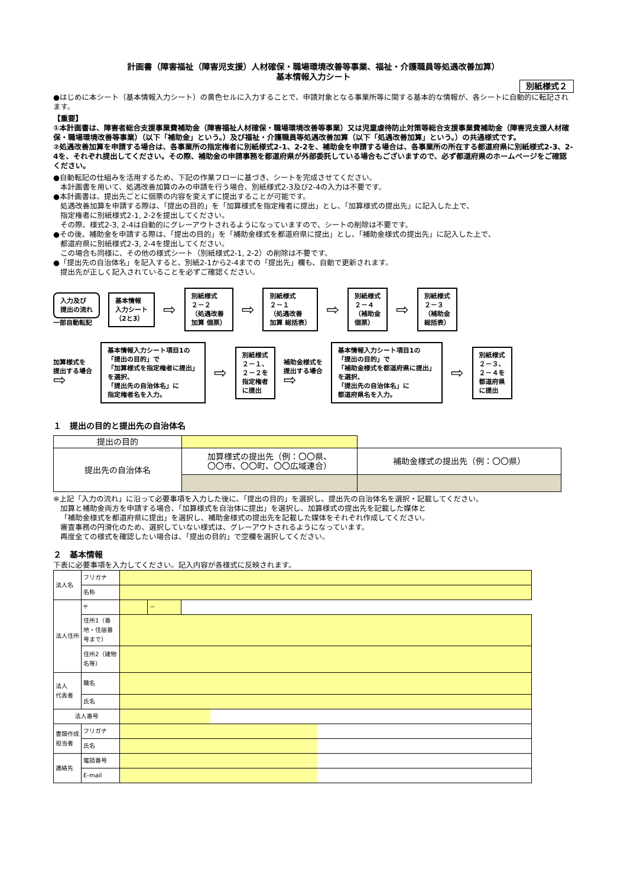計画書（障害福祉（障害児支援）人材確保・職場環境改善等事業、福祉・介護職員等処遇改善加算）
基本情報入力シート
別紙様式２
●はじめに本シート（基本情報入力シート）の黄色セルに入力することで、申請対象となる事業所等に関する基本的な情報が、各シートに自動的に転記されます。
【重要】
①本計画書は、障害者総合支援事業費補助金（障害福祉人材確保・職場環境改善等事業）又は児童虐待防止対策等総合支援事業費補助金（障害児支援人材確保・職場環境改善等事業）（以下「補助金」という。）及び福祉・介護職員等処遇改善加算（以下「処遇改善加算」という。）の共通様式です。
②処遇改善加算を申請する場合は、各事業所の指定権者に別紙様式2-1、2-2を、補助金を申請する場合は、各事業所の所在する都道府県に別紙様式2-3、2-4を、それぞれ提出してください。その際、補助金の申請事務を都道府県が外部委託している場合もございますので、必ず都道府県のホームページをご確認ください。
●自動転記の仕組みを活用するため、下記の作業フローに基づき、シートを完成させてください。
本計画書を用いて、処遇改善加算のみの申請を行う場合、別紙様式2-3及び2-4の入力は不要です。
●本計画書は、提出先ごとに個票の内容を変えずに提出することが可能です。
処遇改善加算を申請する際は、「提出の目的」を「加算様式を指定権者に提出」とし、「加算様式の提出先」に記入した上で、
指定権者に別紙様式2-1, 2-2を提出してください。
その際、様式2-3, 2-4は自動的にグレーアウトされるようになっていますので、シートの削除は不要です。
●その後、補助金を申請する際は、「提出の目的」を「補助金様式を都道府県に提出」とし、「補助金様式の提出先」に記入した上で、
都道府県に別紙様式2-3, 2-4を提出してください。
この場合も同様に、その他の様式シート（別紙様式2-1, 2-2）の削除は不要です。
●「提出先の自治体名」を記入すると、別紙2-1から2-4までの「提出先」欄も、自動で更新されます。
提出先が正しく記入されていることを必ずご確認ください。
入力及び
提出の流れ
一部自動転記
基本情報
入力シート
（2と3）
⇨
別紙様式
２－２
（処遇改善
加算 個票）
⇨
別紙様式
２－１
（処遇改善
加算 総括表）
⇨
別紙様式
２－４
（補助金
個票）
⇨
別紙様式
２－３
（補助金
総括表）
加算様式を
提出する場合
⇨
基本情報入力シート項目1の
「提出の目的」で
「加算様式を指定権者に提出」
を選択、
「提出先の自治体名」に
指定権者名を入力。
⇨
別紙様式
２－１、
２－２を
指定権者
に提出
補助金様式を
提出する場合
⇨
基本情報入力シート項目1の
「提出の目的」で
「補助金様式を都道府県に提出」
を選択、
「提出先の自治体名」に
都道府県名を入力。
⇨
別紙様式
２－３、
２－４を
都道府県
に提出
１　提出の目的と提出先の自治体名
| 提出の目的 | | |
| 提出先の自治体名 | 加算様式の提出先（例：〇〇県、 〇〇市、〇〇町、〇〇広域連合） | 補助金様式の提出先（例：〇〇県） |
※上記「入力の流れ」に沿って必要事項を入力した後に、「提出の目的」を選択し、提出先の自治体名を選択・記載してください。
加算と補助金両方を申請する場合、「加算様式を自治体に提出」を選択し、加算様式の提出先を記載した媒体と
「補助金様式を都道府県に提出」を選択し、補助金様式の提出先を記載した媒体をそれぞれ作成してください。
審査事務の円滑化のため、選択していない様式は、グレーアウトされるようになっています。
再度全ての様式を確認したい場合は、「提出の目的」で空欄を選択してください。
２　基本情報
下表に必要事項を入力してください。記入内容が各様式に反映されます。
| 法人名 | フリガナ | | | |
| | 名称 | | | |
| 法人住所 | 〒 | | － | |
| | 住所1（番地・住居番号まで） | | | |
| | 住所2（建物名等） | | | |
| 法人 代表者 | 職名 | | | |
| | 氏名 | | | |
| 法人番号 | | | | |
| 書類作成担当者 | フリガナ | | | |
| | 氏名 | | | |
| 連絡先 | 電話番号 | | | |
| | E-mail | | | |